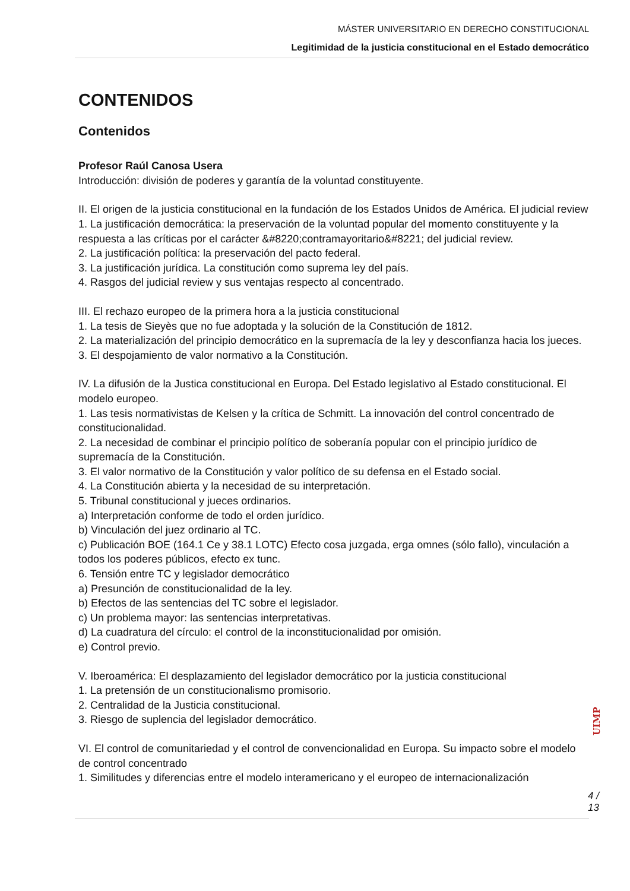MÁSTER UNIVERSITARIO EN DERECHO CONSTITUCIONAL
Legitimidad de la justicia constitucional en el Estado democrático
CONTENIDOS
Contenidos
Profesor Raúl Canosa Usera
Introducción: división de poderes y garantía de la voluntad constituyente.
II. El origen de la justicia constitucional en la fundación de los Estados Unidos de América. El judicial review
1. La justificación democrática: la preservación de la voluntad popular del momento constituyente y la respuesta a las críticas por el carácter &#8220;contramayoritario&#8221; del judicial review.
2. La justificación política: la preservación del pacto federal.
3. La justificación jurídica. La constitución como suprema ley del país.
4. Rasgos del judicial review y sus ventajas respecto al concentrado.
III. El rechazo europeo de la primera hora a la justicia constitucional
1. La tesis de Sieyès que no fue adoptada y la solución de la Constitución de 1812.
2. La materialización del principio democrático en la supremacía de la ley y desconfianza hacia los jueces.
3. El despojamiento de valor normativo a la Constitución.
IV. La difusión de la Justica constitucional en Europa. Del Estado legislativo al Estado constitucional. El modelo europeo.
1. Las tesis normativistas de Kelsen y la crítica de Schmitt. La innovación del control concentrado de constitucionalidad.
2. La necesidad de combinar el principio político de soberanía popular con el principio jurídico de supremacía de la Constitución.
3. El valor normativo de la Constitución y valor político de su defensa en el Estado social.
4. La Constitución abierta y la necesidad de su interpretación.
5. Tribunal constitucional y jueces ordinarios.
a) Interpretación conforme de todo el orden jurídico.
b) Vinculación del juez ordinario al TC.
c) Publicación BOE (164.1 Ce y 38.1 LOTC) Efecto cosa juzgada, erga omnes (sólo fallo), vinculación a todos los poderes públicos, efecto ex tunc.
6. Tensión entre TC y legislador democrático
a) Presunción de constitucionalidad de la ley.
b) Efectos de las sentencias del TC sobre el legislador.
c) Un problema mayor: las sentencias interpretativas.
d) La cuadratura del círculo: el control de la inconstitucionalidad por omisión.
e) Control previo.
V. Iberoamérica: El desplazamiento del legislador democrático por la justicia constitucional
1. La pretensión de un constitucionalismo promisorio.
2. Centralidad de la Justicia constitucional.
3. Riesgo de suplencia del legislador democrático.
VI. El control de comunitariedad y el control de convencionalidad en Europa. Su impacto sobre el modelo de control concentrado
1. Similitudes y diferencias entre el modelo interamericano y el europeo de internacionalización
UIMP
4 / 13